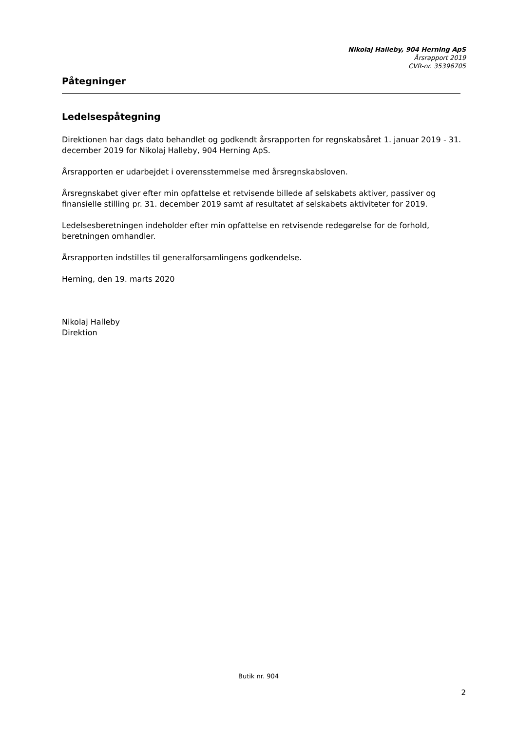Nikolaj Halleby, 904 Herning ApS
Årsrapport 2019
CVR-nr. 35396705
Påtegninger
Ledelsespåtegning
Direktionen har dags dato behandlet og godkendt årsrapporten for regnskabsåret 1. januar 2019 - 31. december 2019 for Nikolaj Halleby, 904 Herning ApS.
Årsrapporten er udarbejdet i overensstemmelse med årsregnskabsloven.
Årsregnskabet giver efter min opfattelse et retvisende billede af selskabets aktiver, passiver og finansielle stilling pr. 31. december 2019 samt af resultatet af selskabets aktiviteter for 2019.
Ledelsesberetningen indeholder efter min opfattelse en retvisende redegørelse for de forhold, beretningen omhandler.
Årsrapporten indstilles til generalforsamlingens godkendelse.
Herning, den 19. marts 2020
Nikolaj Halleby
Direktion
Butik nr. 904
2